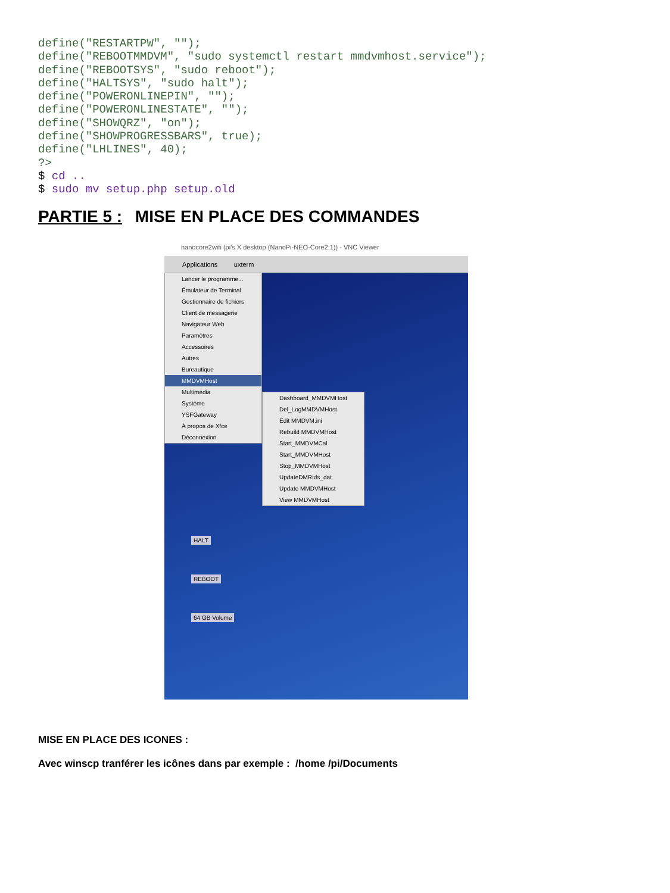define("RESTARTPW", "");
define("REBOOTMMDVM", "sudo systemctl restart mmdvmhost.service");
define("REBOOTSYS", "sudo reboot");
define("HALTSYS", "sudo halt");
define("POWERONLINEPIN", "");
define("POWERONLINESTATE", "");
define("SHOWQRZ", "on");
define("SHOWPROGRESSBARS", true);
define("LHLINES", 40);
?>
$ cd ..
$ sudo mv setup.php setup.old
PARTIE 5 : MISE EN PLACE DES COMMANDES
nanocore2wifi (pi's X desktop (NanoPi-NEO-Core2:1)) - VNC Viewer
Applications uxterm
Lancer le programme...
Émulateur de Terminal
Gestionnaire de fichiers
Client de messagerie
Navigateur Web
Paramètres
Accessoires
Autres
Bureautique
MMDVMHost
Multimédia
Système
YSFGateway
À propos de Xfce
Déconnexion
Dashboard_MMDVMHost
Del_LogMMDVMHost
Edit MMDVM.ini
Rebuild MMDVMHost
Start_MMDVMCal
Start_MMDVMHost
Stop_MMDVMHost
UpdateDMRIds_dat
Update MMDVMHost
View MMDVMHost
HALT
REBOOT
64 GB Volume
MISE EN PLACE DES ICONES :
Avec winscp tranférer les icônes dans par exemple : /home /pi/Documents